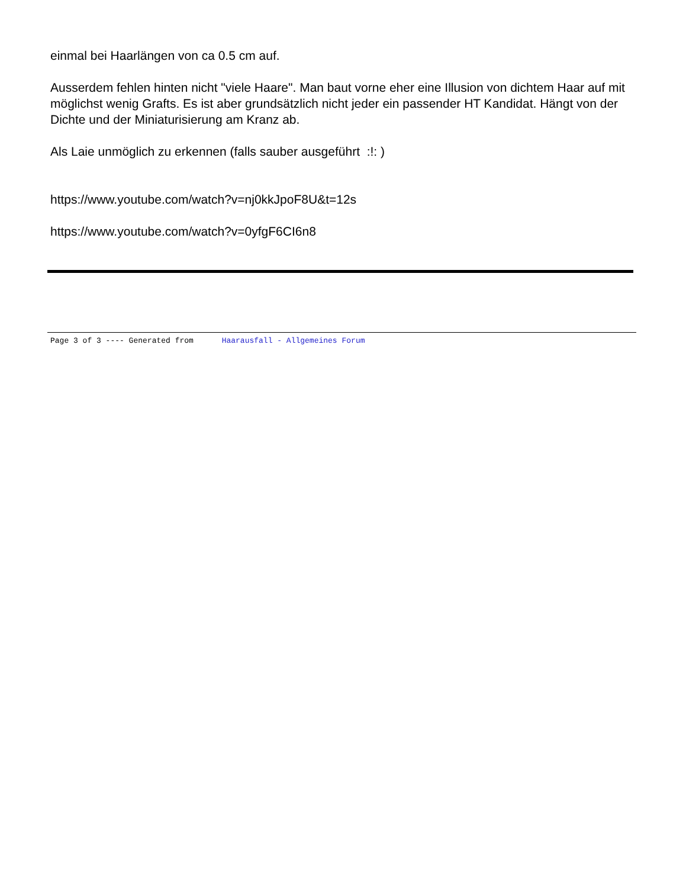einmal bei Haarlängen von ca 0.5 cm auf.
Ausserdem fehlen hinten nicht "viele Haare". Man baut vorne eher eine Illusion von dichtem Haar auf mit möglichst wenig Grafts. Es ist aber grundsätzlich nicht jeder ein passender HT Kandidat. Hängt von der Dichte und der Miniaturisierung am Kranz ab.
Als Laie unmöglich zu erkennen (falls sauber ausgeführt :!: )
https://www.youtube.com/watch?v=nj0kkJpoF8U&t=12s
https://www.youtube.com/watch?v=0yfgF6CI6n8
Page 3 of 3 ---- Generated from Haarausfall - Allgemeines Forum